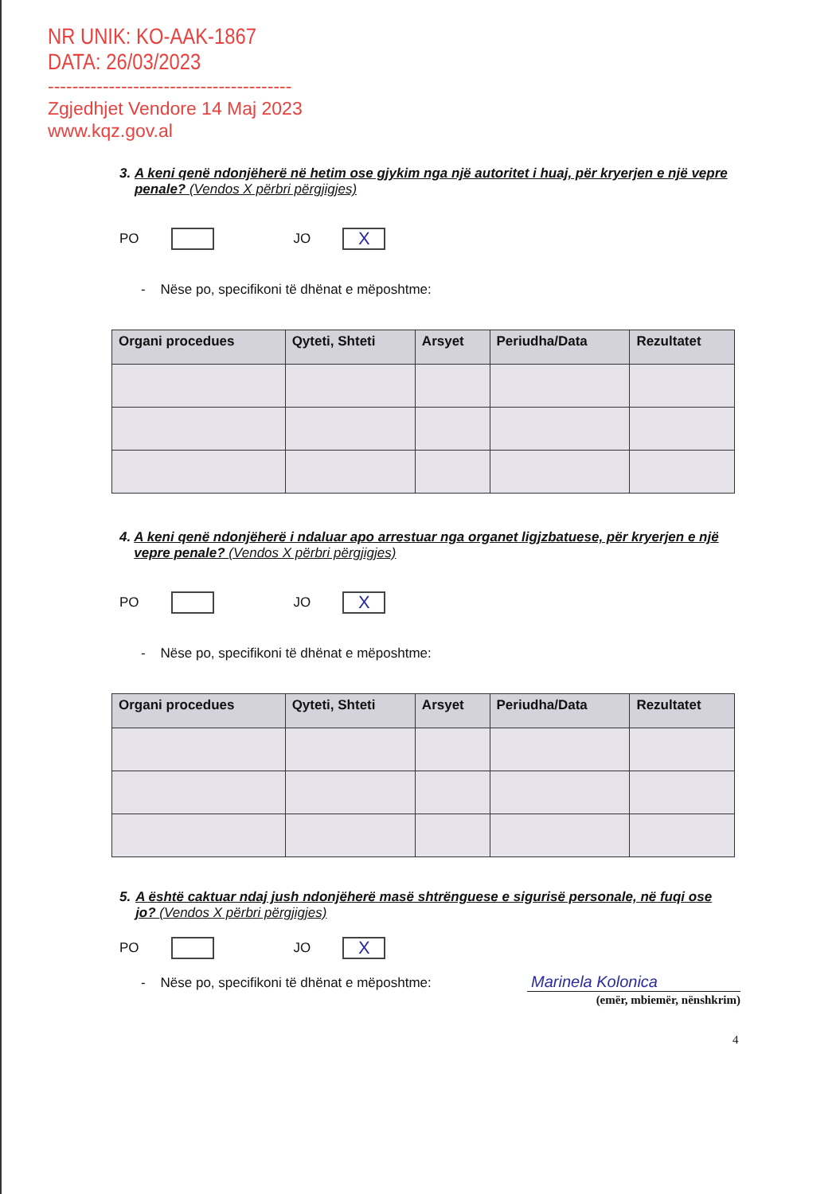NR UNIK: KO-AAK-1867
DATA: 26/03/2023
----------------------------------------
Zgjedhjet Vendore 14 Maj 2023
www.kqz.gov.al
3. A keni qenë ndonjëherë në hetim ose gjykim nga një autoritet i huaj, për kryerjen e një vepre penale? (Vendos X përbri përgjigjes)
PO
JO
X
- Nëse po, specifikoni të dhënat e mëposhtme:
| Organi procedues | Qyteti, Shteti | Arsyet | Periudha/Data | Rezultatet |
| --- | --- | --- | --- | --- |
4. A keni qenë ndonjëherë i ndaluar apo arrestuar nga organet ligjzbatuese, për kryerjen e një vepre penale? (Vendos X përbri përgjigjes)
PO
JO
X
- Nëse po, specifikoni të dhënat e mëposhtme:
| Organi procedues | Qyteti, Shteti | Arsyet | Periudha/Data | Rezultatet |
| --- | --- | --- | --- | --- |
5. A është caktuar ndaj jush ndonjëherë masë shtrënguese e sigurisë personale, në fuqi ose jo? (Vendos X përbri përgjigjes)
PO
JO
X
- Nëse po, specifikoni të dhënat e mëposhtme:
Marinela Kolonica
(emër, mbiemër, nënshkrim)
4